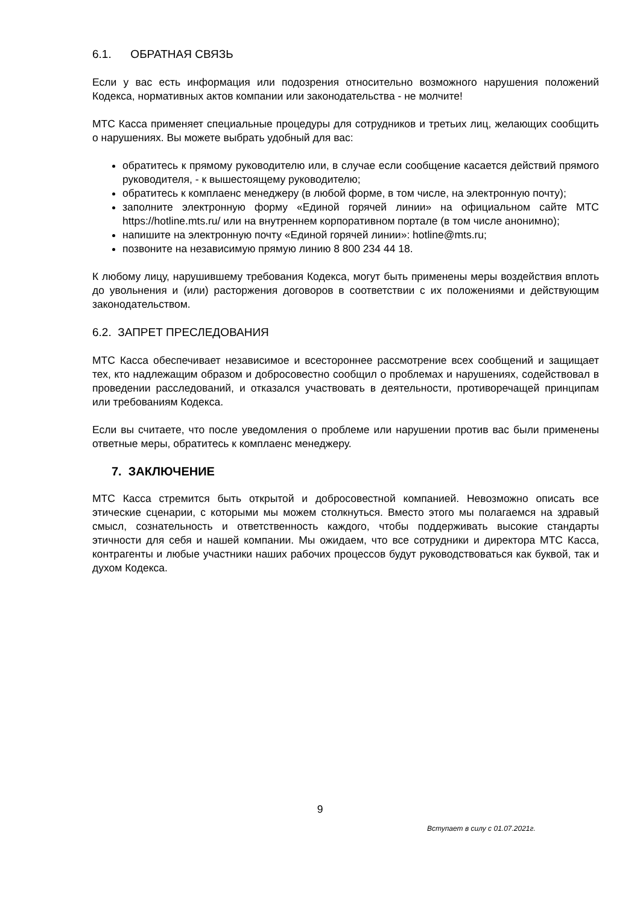6.1. ОБРАТНАЯ СВЯЗЬ
Если у вас есть информация или подозрения относительно возможного нарушения положений Кодекса, нормативных актов компании или законодательства - не молчите!
МТС Касса применяет специальные процедуры для сотрудников и третьих лиц, желающих сообщить о нарушениях. Вы можете выбрать удобный для вас:
обратитесь к прямому руководителю или, в случае если сообщение касается действий прямого руководителя, - к вышестоящему руководителю;
обратитесь к комплаенс менеджеру (в любой форме, в том числе, на электронную почту);
заполните электронную форму «Единой горячей линии» на официальном сайте МТС https://hotline.mts.ru/ или на внутреннем корпоративном портале (в том числе анонимно);
напишите на электронную почту «Единой горячей линии»: hotline@mts.ru;
позвоните на независимую прямую линию 8 800 234 44 18.
К любому лицу, нарушившему требования Кодекса, могут быть применены меры воздействия вплоть до увольнения и (или) расторжения договоров в соответствии с их положениями и действующим законодательством.
6.2. ЗАПРЕТ ПРЕСЛЕДОВАНИЯ
МТС Касса обеспечивает независимое и всестороннее рассмотрение всех сообщений и защищает тех, кто надлежащим образом и добросовестно сообщил о проблемах и нарушениях, содействовал в проведении расследований, и отказался участвовать в деятельности, противоречащей принципам или требованиям Кодекса.
Если вы считаете, что после уведомления о проблеме или нарушении против вас были применены ответные меры, обратитесь к комплаенс менеджеру.
7. ЗАКЛЮЧЕНИЕ
МТС Касса стремится быть открытой и добросовестной компанией. Невозможно описать все этические сценарии, с которыми мы можем столкнуться. Вместо этого мы полагаемся на здравый смысл, сознательность и ответственность каждого, чтобы поддерживать высокие стандарты этичности для себя и нашей компании. Мы ожидаем, что все сотрудники и директора МТС Касса, контрагенты и любые участники наших рабочих процессов будут руководствоваться как буквой, так и духом Кодекса.
9
Вступает в силу с 01.07.2021г.